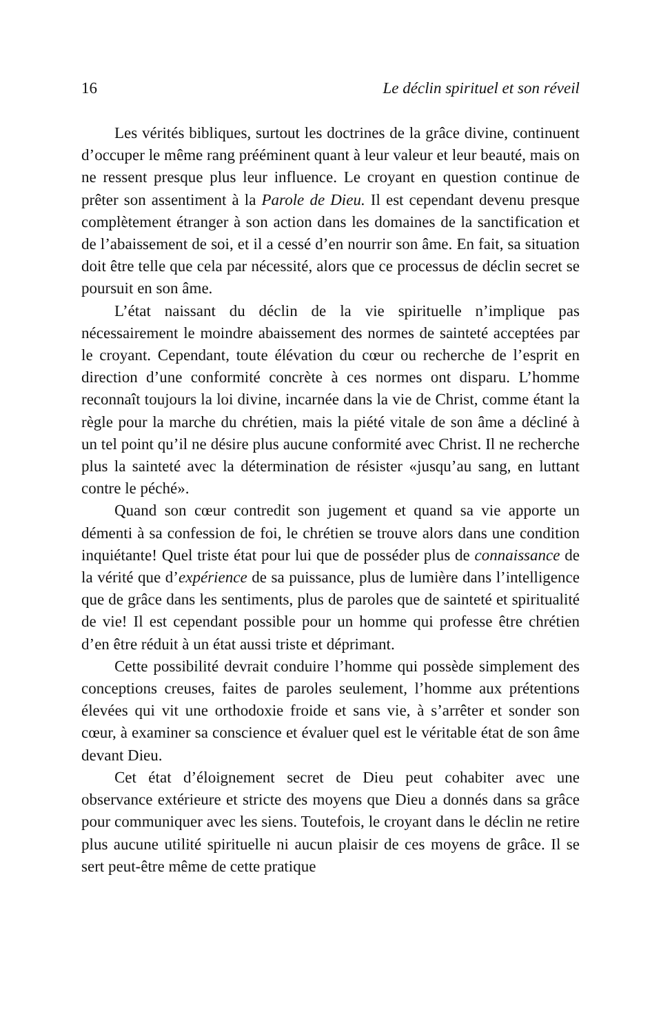16 Le déclin spirituel et son réveil
Les vérités bibliques, surtout les doctrines de la grâce divine, continuent d’occuper le même rang prééminent quant à leur valeur et leur beauté, mais on ne ressent presque plus leur influence. Le croyant en question continue de prêter son assentiment à la Parole de Dieu. Il est cependant devenu presque complètement étranger à son action dans les domaines de la sanctification et de l’abaissement de soi, et il a cessé d’en nourrir son âme. En fait, sa situation doit être telle que cela par nécessité, alors que ce processus de déclin secret se poursuit en son âme.
L’état naissant du déclin de la vie spirituelle n’implique pas nécessairement le moindre abaissement des normes de sainteté acceptées par le croyant. Cependant, toute élévation du cœur ou recherche de l’esprit en direction d’une conformité concrète à ces normes ont disparu. L’homme reconnaît toujours la loi divine, incarnée dans la vie de Christ, comme étant la règle pour la marche du chrétien, mais la piété vitale de son âme a décliné à un tel point qu’il ne désire plus aucune conformité avec Christ. Il ne recherche plus la sainteté avec la détermination de résister «jusqu’au sang, en luttant contre le péché».
Quand son cœur contredit son jugement et quand sa vie apporte un démenti à sa confession de foi, le chrétien se trouve alors dans une condition inquiétante! Quel triste état pour lui que de posséder plus de connaissance de la vérité que d’expérience de sa puissance, plus de lumière dans l’intelligence que de grâce dans les sentiments, plus de paroles que de sainteté et spiritualité de vie! Il est cependant possible pour un homme qui professe être chrétien d’en être réduit à un état aussi triste et déprimant.
Cette possibilité devrait conduire l’homme qui possède simplement des conceptions creuses, faites de paroles seulement, l’homme aux prétentions élevées qui vit une orthodoxie froide et sans vie, à s’arrêter et sonder son cœur, à examiner sa conscience et évaluer quel est le véritable état de son âme devant Dieu.
Cet état d’éloignement secret de Dieu peut cohabiter avec une observance extérieure et stricte des moyens que Dieu a donnés dans sa grâce pour communiquer avec les siens. Toutefois, le croyant dans le déclin ne retire plus aucune utilité spirituelle ni aucun plaisir de ces moyens de grâce. Il se sert peut-être même de cette pratique